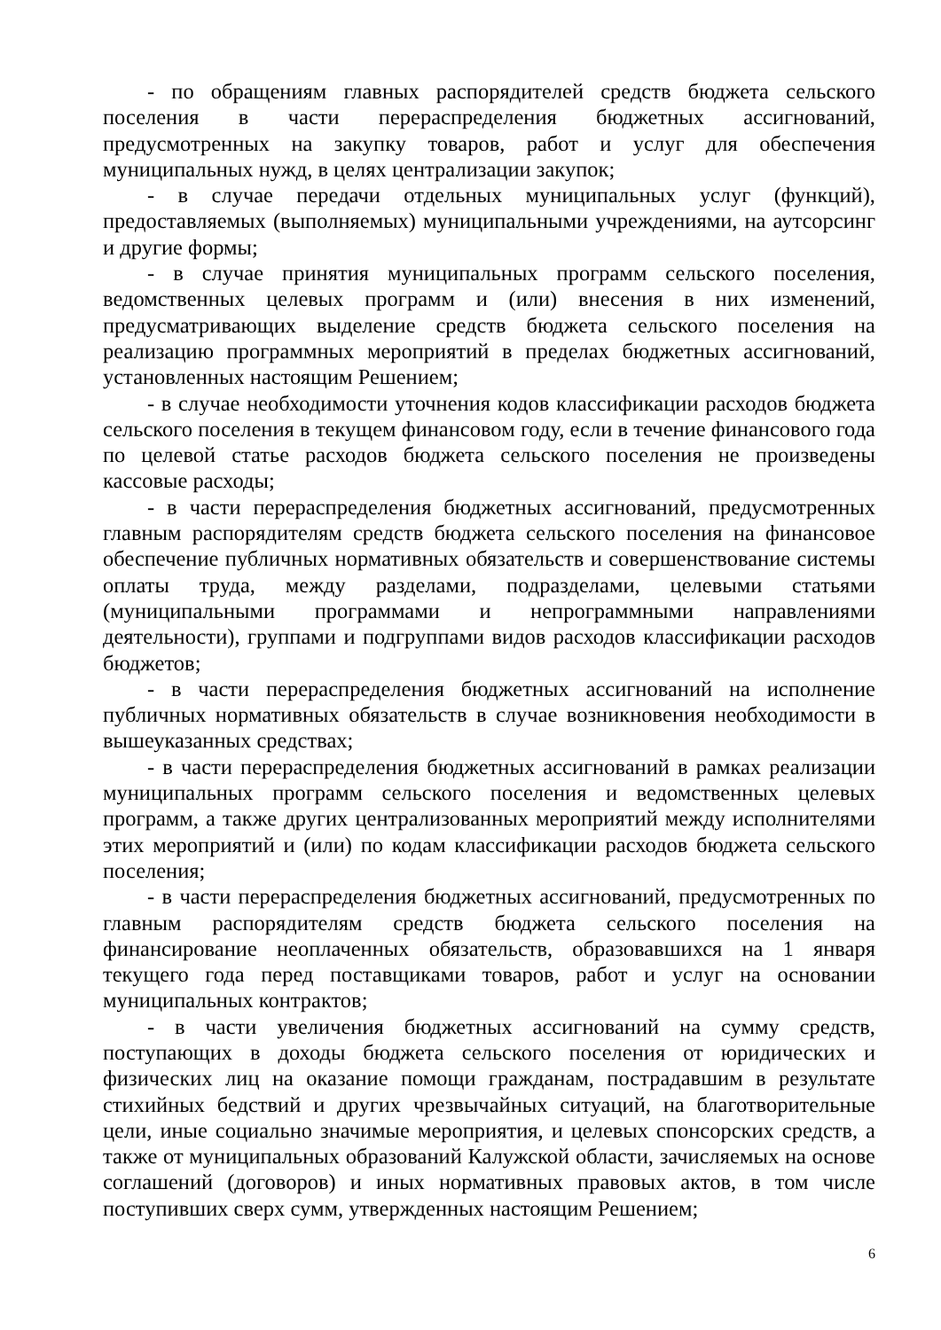- по обращениям главных распорядителей средств бюджета сельского поселения в части перераспределения бюджетных ассигнований, предусмотренных на закупку товаров, работ и услуг для обеспечения муниципальных нужд, в целях централизации закупок;
- в случае передачи отдельных муниципальных услуг (функций), предоставляемых (выполняемых) муниципальными учреждениями, на аутсорсинг и другие формы;
- в случае принятия муниципальных программ сельского поселения, ведомственных целевых программ и (или) внесения в них изменений, предусматривающих выделение средств бюджета сельского поселения на реализацию программных мероприятий в пределах бюджетных ассигнований, установленных настоящим Решением;
- в случае необходимости уточнения кодов классификации расходов бюджета сельского поселения в текущем финансовом году, если в течение финансового года по целевой статье расходов бюджета сельского поселения не произведены кассовые расходы;
- в части перераспределения бюджетных ассигнований, предусмотренных главным распорядителям средств бюджета сельского поселения на финансовое обеспечение публичных нормативных обязательств и совершенствование системы оплаты труда, между разделами, подразделами, целевыми статьями (муниципальными программами и непрограммными направлениями деятельности), группами и подгруппами видов расходов классификации расходов бюджетов;
- в части перераспределения бюджетных ассигнований на исполнение публичных нормативных обязательств в случае возникновения необходимости в вышеуказанных средствах;
- в части перераспределения бюджетных ассигнований в рамках реализации муниципальных программ сельского поселения и ведомственных целевых программ, а также других централизованных мероприятий между исполнителями этих мероприятий и (или) по кодам классификации расходов бюджета сельского поселения;
- в части перераспределения бюджетных ассигнований, предусмотренных по главным распорядителям средств бюджета сельского поселения на финансирование неоплаченных обязательств, образовавшихся на 1 января текущего года перед поставщиками товаров, работ и услуг на основании муниципальных контрактов;
- в части увеличения бюджетных ассигнований на сумму средств, поступающих в доходы бюджета сельского поселения от юридических и физических лиц на оказание помощи гражданам, пострадавшим в результате стихийных бедствий и других чрезвычайных ситуаций, на благотворительные цели, иные социально значимые мероприятия, и целевых спонсорских средств, а также от муниципальных образований Калужской области, зачисляемых на основе соглашений (договоров) и иных нормативных правовых актов, в том числе поступивших сверх сумм, утвержденных настоящим Решением;
6